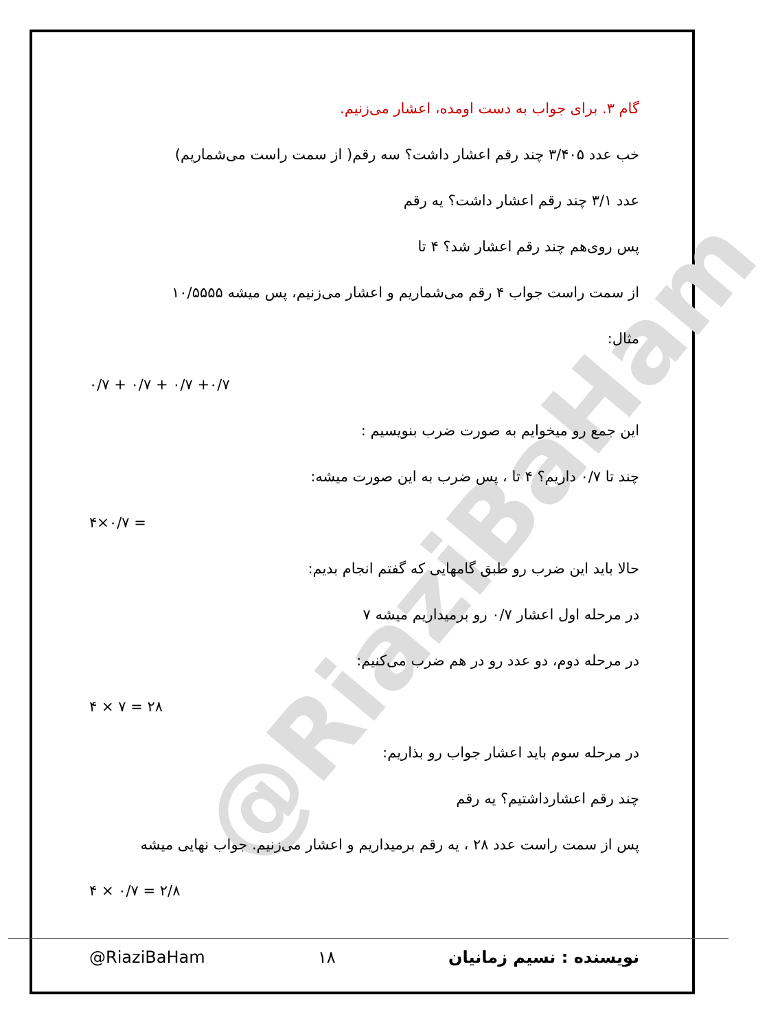@RiaziBaHam
گام ۳. برای جواب به دست اومده، اعشار می‌زنیم.
خب عدد ۳/۴۰۵ چند رقم اعشار داشت؟ سه رقم( از سمت راست می‌شماریم)
عدد ۳/۱ چند رقم اعشار داشت؟ یه رقم
پس روی‌هم چند رقم اعشار شد؟ ۴ تا
از سمت راست جواب ۴ رقم می‌شماریم و اعشار می‌زنیم، پس میشه ۱۰/۵۵۵۵
مثال:
۰/۷ + ۰/۷ + ۰/۷ +۰/۷
این جمع رو میخوایم به صورت ضرب بنویسیم :
چند تا ۰/۷ داریم؟ ۴ تا ، پس ضرب به این صورت میشه:
۴×۰/۷ =
حالا باید این ضرب رو طبق گامهایی که گفتم انجام بدیم:
در مرحله اول اعشار ۰/۷ رو برمیداریم میشه ۷
در مرحله دوم، دو عدد رو در هم ضرب می‌کنیم:
۴ × ۷ = ۲۸
در مرحله سوم باید اعشار جواب رو بذاریم:
چند رقم اعشارداشتیم؟ یه رقم
پس از سمت راست عدد ۲۸ ، یه رقم برمیداریم و اعشار می‌زنیم. جواب نهایی میشه
۴ × ۰/۷ = ۲/۸
@RiaziBaHam ۱۸ نویسنده : نسیم زمانیان